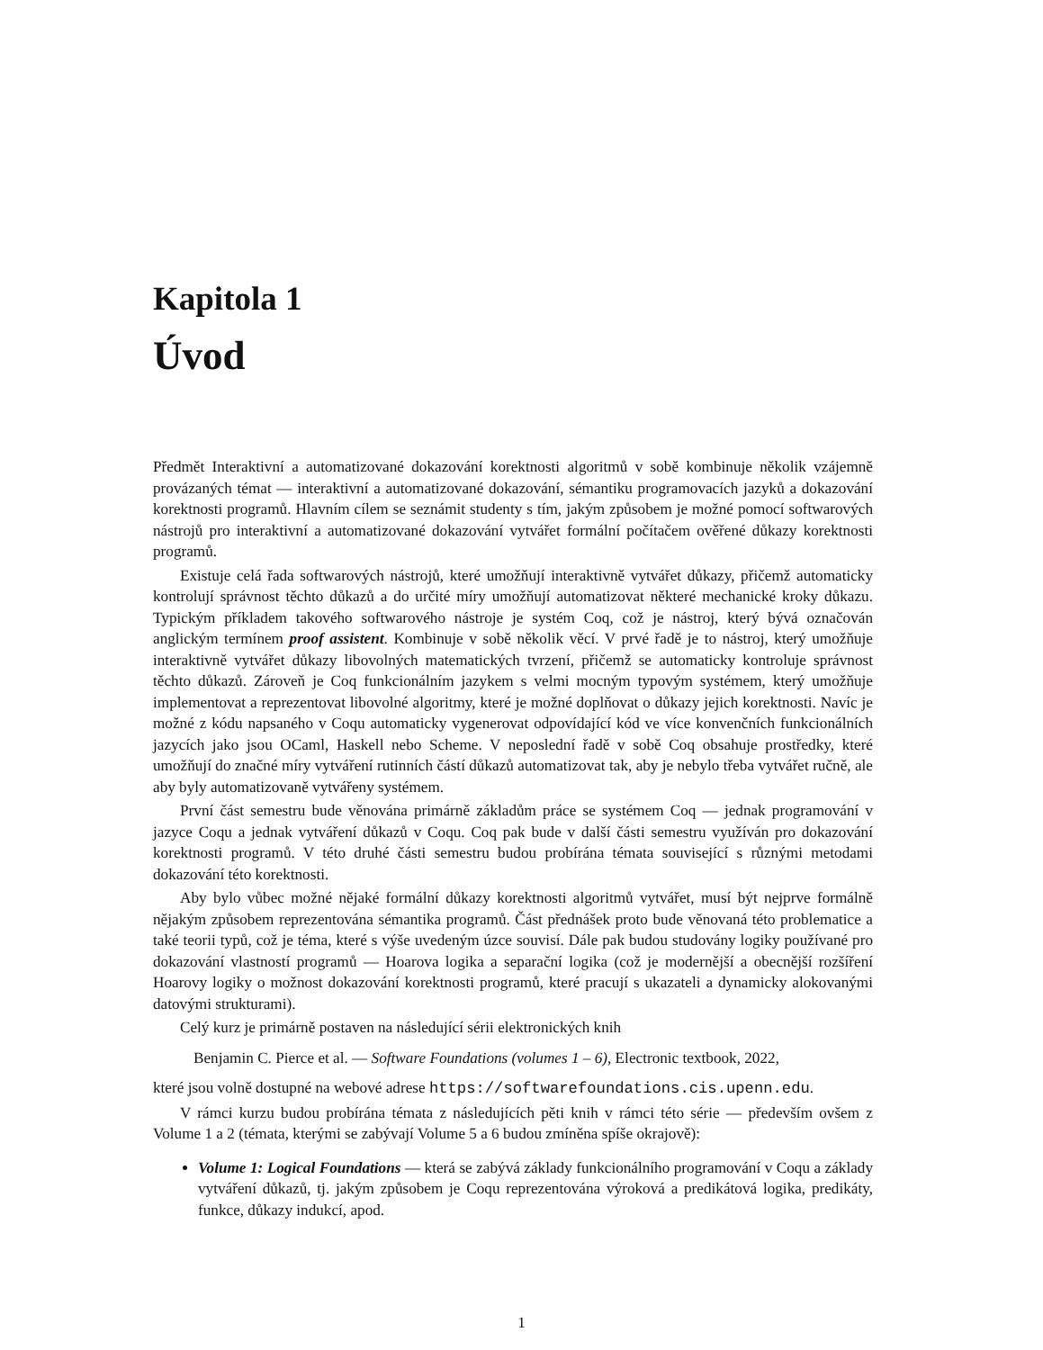Kapitola 1
Úvod
Předmět Interaktivní a automatizované dokazování korektnosti algoritmů v sobě kombinuje několik vzájemně provázaných témat — interaktivní a automatizované dokazování, sémantiku programovacích jazyků a dokazování korektnosti programů. Hlavním cílem se seznámit studenty s tím, jakým způsobem je možné pomocí softwarových nástrojů pro interaktivní a automatizované dokazování vytvářet formální počítačem ověřené důkazy korektnosti programů.
Existuje celá řada softwarových nástrojů, které umožňují interaktivně vytvářet důkazy, přičemž automaticky kontrolují správnost těchto důkazů a do určité míry umožňují automatizovat některé mechanické kroky důkazu. Typickým příkladem takového softwarového nástroje je systém Coq, což je nástroj, který bývá označován anglickým termínem proof assistent. Kombinuje v sobě několik věcí. V prvé řadě je to nástroj, který umožňuje interaktivně vytvářet důkazy libovolných matematických tvrzení, přičemž se automaticky kontroluje správnost těchto důkazů. Zároveň je Coq funkcionálním jazykem s velmi mocným typovým systémem, který umožňuje implementovat a reprezentovat libovolné algoritmy, které je možné doplňovat o důkazy jejich korektnosti. Navíc je možné z kódu napsaného v Coqu automaticky vygenerovat odpovídající kód ve více konvenčních funkcionálních jazycích jako jsou OCaml, Haskell nebo Scheme. V neposlední řadě v sobě Coq obsahuje prostředky, které umožňují do značné míry vytváření rutinních částí důkazů automatizovat tak, aby je nebylo třeba vytvářet ručně, ale aby byly automatizovaně vytvářeny systémem.
První část semestru bude věnována primárně základům práce se systémem Coq — jednak programování v jazyce Coqu a jednak vytváření důkazů v Coqu. Coq pak bude v další části semestru využíván pro dokazování korektnosti programů. V této druhé části semestru budou probírána témata související s různými metodami dokazování této korektnosti.
Aby bylo vůbec možné nějaké formální důkazy korektnosti algoritmů vytvářet, musí být nejprve formálně nějakým způsobem reprezentována sémantika programů. Část přednášek proto bude věnovaná této problematice a také teorii typů, což je téma, které s výše uvedeným úzce souvisí. Dále pak budou studovány logiky používané pro dokazování vlastností programů — Hoarova logika a separační logika (což je modernější a obecnější rozšíření Hoarovy logiky o možnost dokazování korektnosti programů, které pracují s ukazateli a dynamicky alokovanými datovými strukturami).
Celý kurz je primárně postaven na následující sérii elektronických knih
Benjamin C. Pierce et al. — Software Foundations (volumes 1 – 6), Electronic textbook, 2022,
které jsou volně dostupné na webové adrese https://softwarefoundations.cis.upenn.edu.
V rámci kurzu budou probírána témata z následujících pěti knih v rámci této série — především ovšem z Volume 1 a 2 (témata, kterými se zabývají Volume 5 a 6 budou zmíněna spíše okrajově):
Volume 1: Logical Foundations — která se zabývá základy funkcionálního programování v Coqu a základy vytváření důkazů, tj. jakým způsobem je Coqu reprezentována výroková a predikátová logika, predikáty, funkce, důkazy indukcí, apod.
1